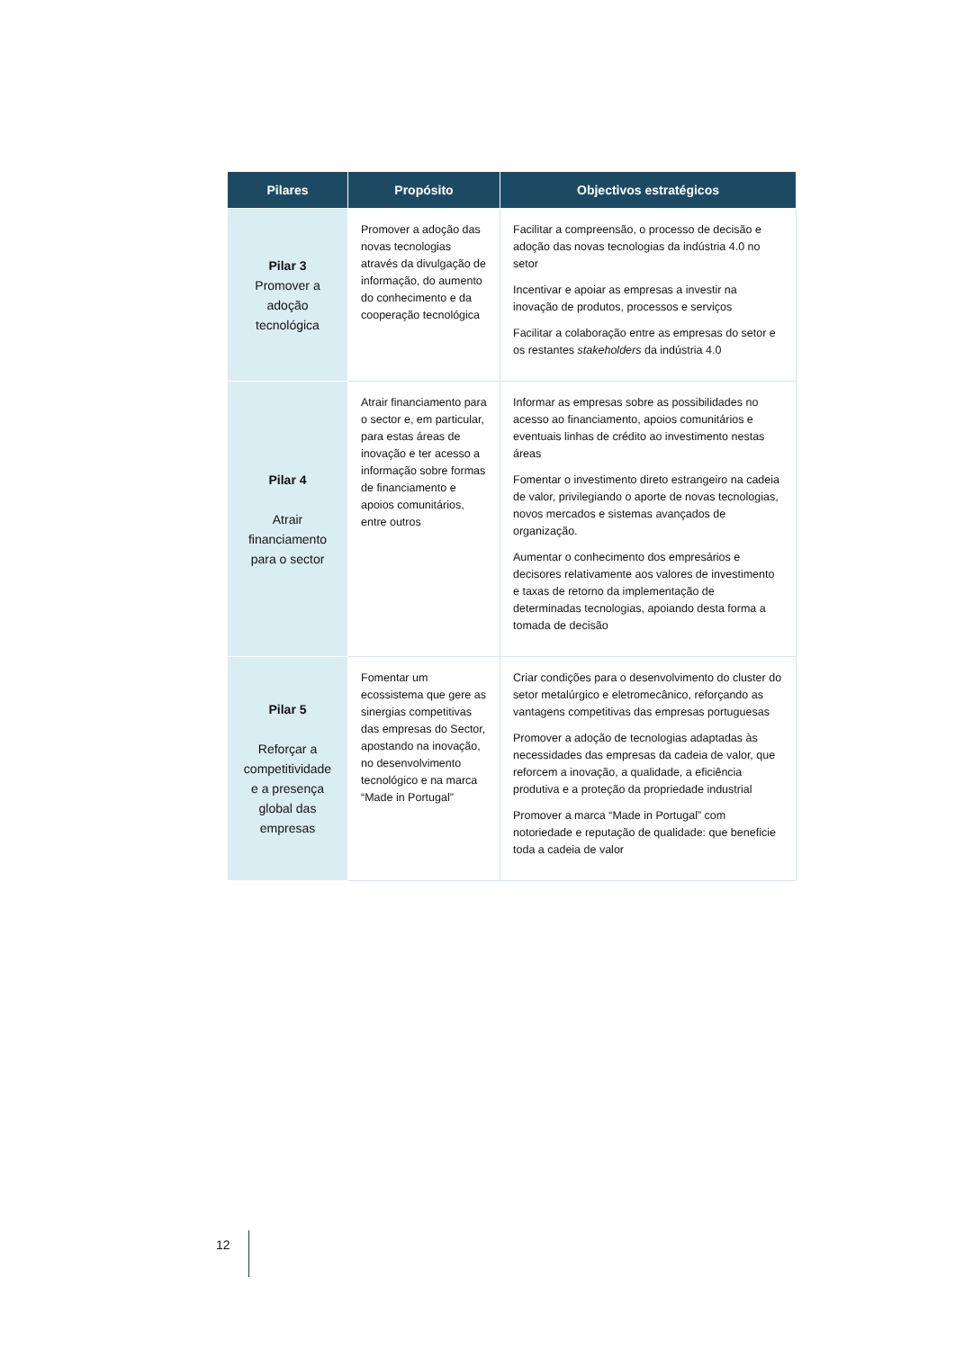| Pilares | Propósito | Objectivos estratégicos |
| --- | --- | --- |
| Pilar 3 Promover a adoção tecnológica | Promover a adoção das novas tecnologias através da divulgação de informação, do aumento do conhecimento e da cooperação tecnológica | Facilitar a compreensão, o processo de decisão e adoção das novas tecnologias da indústria 4.0 no setor Incentivar e apoiar as empresas a investir na inovação de produtos, processos e serviços Facilitar a colaboração entre as empresas do setor e os restantes stakeholders da indústria 4.0 |
| Pilar 4 Atrair financiamento para o sector | Atrair financiamento para o sector e, em particular, para estas áreas de inovação e ter acesso a informação sobre formas de financiamento e apoios comunitários, entre outros | Informar as empresas sobre as possibilidades no acesso ao financiamento, apoios comunitários e eventuais linhas de crédito ao investimento nestas áreas Fomentar o investimento direto estrangeiro na cadeia de valor, privilegiando o aporte de novas tecnologias, novos mercados e sistemas avançados de organização. Aumentar o conhecimento dos empresários e decisores relativamente aos valores de investimento e taxas de retorno da implementação de determinadas tecnologias, apoiando desta forma a tomada de decisão |
| Pilar 5 Reforçar a competitividade e a presença global das empresas | Fomentar um ecossistema que gere as sinergias competitivas das empresas do Sector, apostando na inovação, no desenvolvimento tecnológico e na marca “Made in Portugal” | Criar condições para o desenvolvimento do cluster do setor metalúrgico e eletromecânico, reforçando as vantagens competitivas das empresas portuguesas Promover a adoção de tecnologias adaptadas às necessidades das empresas da cadeia de valor, que reforcem a inovação, a qualidade, a eficiência produtiva e a proteção da propriedade industrial Promover a marca “Made in Portugal” com notoriedade e reputação de qualidade: que beneficie toda a cadeia de valor |
12